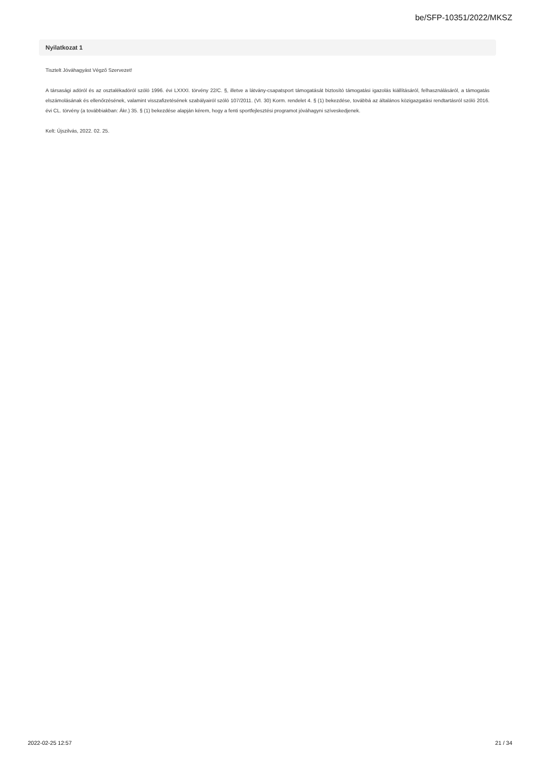be/SFP-10351/2022/MKSZ
Nyilatkozat 1
Tisztelt Jóváhagyást Végző Szervezet!
A társasági adóról és az osztalékadóról szóló 1996. évi LXXXI. törvény 22/C. §, illetve a látvány-csapatsport támogatását biztosító támogatási igazolás kiállításáról, felhasználásáról, a támogatás elszámolásának és ellenőrzésének, valamint visszafizetésének szabályairól szóló 107/2011. (VI. 30) Korm. rendelet 4. § (1) bekezdése, továbbá az általános közigazgatási rendtartásról szóló 2016. évi CL. törvény (a továbbiakban: Ákr.) 35. § (1) bekezdése alapján kérem, hogy a fenti sportfejlesztési programot jóváhagyni szíveskedjenek.
Kelt: Újszilvás, 2022. 02. 25.
2022-02-25 12:57 21 / 34